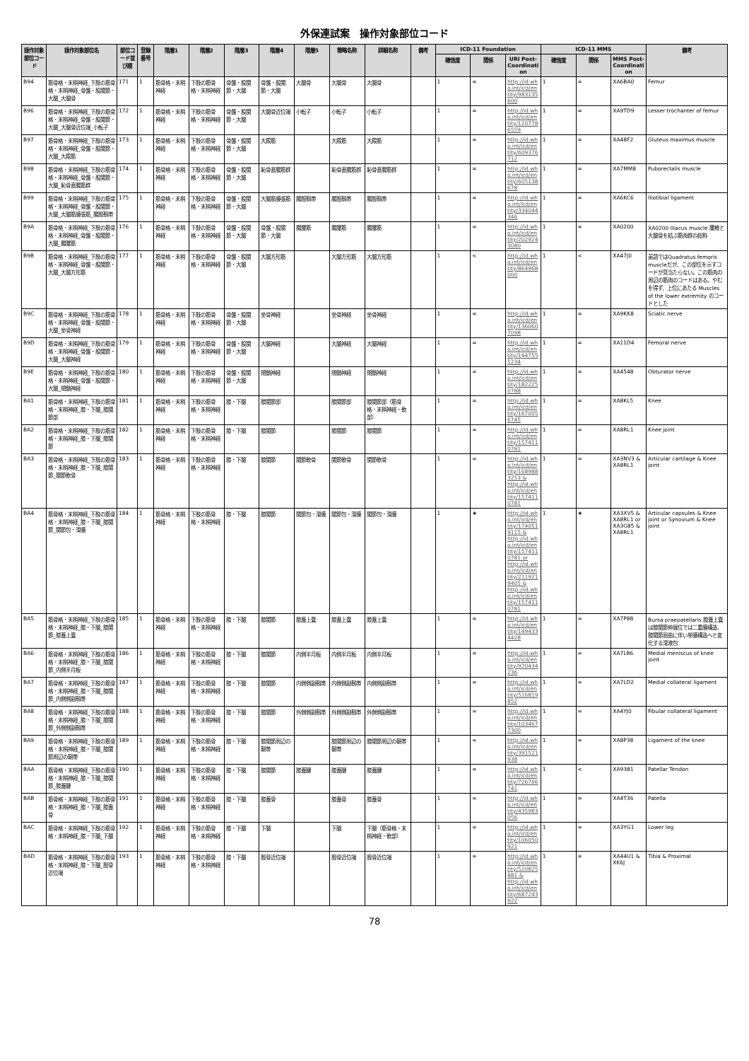外保連試案　操作対象部位コード
| 操作対象部位コード | 操作対象部位名 | 部位コード並び順 | 登録番号 | 階層1 | 階層2 | 階層3 | 階層4 | 階層5 | 簡略名称 | 詳細名称 | 備考 | ICD-11 Foundation | | | ICD-11 MMS | | | 備考 |
| --- | --- | --- | --- | --- | --- | --- | --- | --- | --- | --- | --- | --- | --- | --- | --- | --- | --- | --- |
| | | | | | | | | | | | | 確信度 | 関係 | URI Post-Coordination | 確信度 | 関係 | MMS Post-Coordination | |
| B94 | 筋骨格・末梢神経_下肢の筋骨格・末梢神経_骨盤・股関節・大腿_大腿骨 | 171 | 1 | 筋骨格・末梢神経 | 下肢の筋骨格・末梢神経 | 骨盤・股関節・大腿 | 骨盤・股関節・大腿 | 大腿骨 | 大腿骨 | 大腿骨 | | 1 | = | http://id.who.int/icd/entity/983135600 | 1 | = | XA6BA0 | Femur |
| B96 | 筋骨格・末梢神経_下肢の筋骨格・末梢神経_骨盤・股関節・大腿_大腿骨近位端_小転子 | 172 | 1 | 筋骨格・末梢神経 | 下肢の筋骨格・末梢神経 | 骨盤・股関節・大腿 | 大腿骨近位端 | 小転子 | 小転子 | 小転子 | | 1 | = | http://id.who.int/icd/entity/1207786559 | 1 | = | XA9TD9 | Lesser trochanter of femur |
| B97 | 筋骨格・末梢神経_下肢の筋骨格・末梢神経_骨盤・股関節・大腿_大殿筋 | 173 | 1 | 筋骨格・末梢神経 | 下肢の筋骨格・末梢神経 | 骨盤・股関節・大腿 | 大殿筋 | | 大殿筋 | 大殿筋 | | 1 | = | http://id.who.int/icd/entity/609376712 | 1 | = | XA48F2 | Gluteus maximus muscle |
| B98 | 筋骨格・末梢神経_下肢の筋骨格・末梢神経_骨盤・股関節・大腿_恥骨直腸筋群 | 174 | 1 | 筋骨格・末梢神経 | 下肢の筋骨格・末梢神経 | 骨盤・股関節・大腿 | 恥骨直腸筋群 | | 恥骨直腸筋群 | 恥骨直腸筋群 | | 1 | = | http://id.who.int/icd/entity/605138678 | 1 | = | XA7MM8 | Puborectalis muscle |
| B99 | 筋骨格・末梢神経_下肢の筋骨格・末梢神経_骨盤・股関節・大腿_大腿筋膜張筋_腸脛靱帯 | 175 | 1 | 筋骨格・末梢神経 | 下肢の筋骨格・末梢神経 | 骨盤・股関節・大腿 | 大腿筋膜張筋 | 腸脛靱帯 | 腸脛靱帯 | 腸脛靱帯 | | 1 | = | http://id.who.int/icd/entity/334044346 | 1 | = | XA6KC6 | Iliotibial ligament |
| B9A | 筋骨格・末梢神経_下肢の筋骨格・末梢神経_骨盤・股関節・大腿_腸腰筋 | 176 | 1 | 筋骨格・末梢神経 | 下肢の筋骨格・末梢神経 | 骨盤・股関節・大腿 | 骨盤・股関節・大腿 | 腸腰筋 | 腸腰筋 | 腸腰筋 | | 1 | = | http://id.who.int/icd/entity/2029243080 | 1 | = | XA0200 | XA0200 Iliacus muscle 腰椎と大腿骨を結ぶ筋肉群の総称 |
| B9B | 筋骨格・末梢神経_下肢の筋骨格・末梢神経_骨盤・股関節・大腿_大腿方形筋 | 177 | 1 | 筋骨格・末梢神経 | 下肢の筋骨格・末梢神経 | 骨盤・股関節・大腿 | 大腿方形筋 | | 大腿方形筋 | 大腿方形筋 | | 1 | < | http://id.who.int/icd/entity/864968000 | 1 | < | XA47J0 | 英語ではQuadratus femoris muscleだが、この部位を示すコードが見当たらない。この筋肉の周辺の筋肉のコードはある。やむを得ず、上位にあたる Muscles of the lower extremity のコードとした |
| B9C | 筋骨格・末梢神経_下肢の筋骨格・末梢神経_骨盤・股関節・大腿_坐骨神経 | 178 | 1 | 筋骨格・末梢神経 | 下肢の筋骨格・末梢神経 | 骨盤・股関節・大腿 | 坐骨神経 | | 坐骨神経 | 坐骨神経 | | 1 | = | http://id.who.int/icd/entity/1360607098 | 1 | = | XA9KK8 | Sciatic nerve |
| B9D | 筋骨格・末梢神経_下肢の筋骨格・末梢神経_骨盤・股関節・大腿_大腿神経 | 179 | 1 | 筋骨格・末梢神経 | 下肢の筋骨格・末梢神経 | 骨盤・股関節・大腿 | 大腿神経 | | 大腿神経 | 大腿神経 | | 1 | = | http://id.who.int/icd/entity/1447555234 | 1 | = | XA11D4 | Femoral nerve |
| B9E | 筋骨格・末梢神経_下肢の筋骨格・末梢神経_骨盤・股関節・大腿_閉鎖神経 | 180 | 1 | 筋骨格・末梢神経 | 下肢の筋骨格・末梢神経 | 骨盤・股関節・大腿 | 閉鎖神経 | | 閉鎖神経 | 閉鎖神経 | | 1 | = | http://id.who.int/icd/entity/1822250788 | 1 | = | XA4548 | Obturator nerve |
| BA1 | 筋骨格・末梢神経_下肢の筋骨格・末梢神経_膝・下腿_膝関節部 | 181 | 1 | 筋骨格・末梢神経 | 下肢の筋骨格・末梢神経 | 膝・下腿 | 膝関節部 | | 膝関節部 | 膝関節部（筋骨格・末梢神経・軟部） | | 1 | = | http://id.who.int/icd/entity/1670056745 | 1 | = | XA8KL5 | Knee |
| BA2 | 筋骨格・末梢神経_下肢の筋骨格・末梢神経_膝・下腿_膝関節 | 182 | 1 | 筋骨格・末梢神経 | 下肢の筋骨格・末梢神経 | 膝・下腿 | 膝関節 | | 膝関節 | 膝関節 | | 1 | = | http://id.who.int/icd/entity/1574110781 | 1 | = | XA8RL1 | Knee joint |
| BA3 | 筋骨格・末梢神経_下肢の筋骨格・末梢神経_膝・下腿_膝関節_関節軟骨 | 183 | 1 | 筋骨格・末梢神経 | 下肢の筋骨格・末梢神経 | 膝・下腿 | 膝関節 | 関節軟骨 | 関節軟骨 | 関節軟骨 | | 1 | = | http://id.who.int/icd/entity/1689883253 & http://id.who.int/icd/entity/1574110781 | 1 | = | XA3NV3 & XA8RL1 | Articular cartilage & Knee joint |
| BA4 | 筋骨格・末梢神経_下肢の筋骨格・末梢神経_膝・下腿_膝関節_関節包・滑膜 | 184 | 1 | 筋骨格・末梢神経 | 下肢の筋骨格・末梢神経 | 膝・下腿 | 膝関節 | 関節包・滑膜 | 関節包・滑膜 | 関節包・滑膜 | | 1 | ★ | http://id.who.int/icd/entity/1740519115 & http://id.who.int/icd/entity/1574110781 or http://id.who.int/icd/entity/2119219405 & http://id.who.int/icd/entity/1574110781 | 1 | ★ | XA3XV5 & XA8RL1 or XA3G85 & XA8RL1 | Articular capsules & Knee joint or Synovium & Knee joint |
| BA5 | 筋骨格・末梢神経_下肢の筋骨格・末梢神経_膝・下腿_膝関節_膝蓋上嚢 | 185 | 1 | 筋骨格・末梢神経 | 下肢の筋骨格・末梢神経 | 膝・下腿 | 膝関節 | 膝蓋上嚢 | 膝蓋上嚢 | 膝蓋上嚢 | | 1 | = | http://id.who.int/icd/entity/1494334428 | 1 | = | XA7P88 | Bursa praepatellaris 膝蓋上嚢は膝関節伸展位では二重膜構造、膝関節屈曲に伴い単膜構造へと変化する滑液包 |
| BA6 | 筋骨格・末梢神経_下肢の筋骨格・末梢神経_膝・下腿_膝関節_内側半月板 | 186 | 1 | 筋骨格・末梢神経 | 下肢の筋骨格・末梢神経 | 膝・下腿 | 膝関節 | 内側半月板 | 内側半月板 | 内側半月板 | | 1 | = | http://id.who.int/icd/entity/970434236 | 1 | = | XA7LB6 | Medial meniscus of knee joint |
| BA7 | 筋骨格・末梢神経_下肢の筋骨格・末梢神経_膝・下腿_膝関節_内側側副靱帯 | 187 | 1 | 筋骨格・末梢神経 | 下肢の筋骨格・末梢神経 | 膝・下腿 | 膝関節 | 内側側副靱帯 | 内側側副靱帯 | 内側側副靱帯 | | 1 | = | http://id.who.int/icd/entity/516819852 | 1 | = | XA7LD2 | Medial collateral ligament |
| BA8 | 筋骨格・末梢神経_下肢の筋骨格・末梢神経_膝・下腿_膝関節_外側側副靱帯 | 188 | 1 | 筋骨格・末梢神経 | 下肢の筋骨格・末梢神経 | 膝・下腿 | 膝関節 | 外側側副靱帯 | 外側側副靱帯 | 外側側副靱帯 | | 1 | = | http://id.who.int/icd/entity/1034677300 | 1 | = | XA4YJ0 | Fibular collateral ligament |
| BA9 | 筋骨格・末梢神経_下肢の筋骨格・末梢神経_膝・下腿_膝関節周辺の靭帯 | 189 | 1 | 筋骨格・末梢神経 | 下肢の筋骨格・末梢神経 | 膝・下腿 | 膝関節周辺の靭帯 | | 膝関節周辺の靭帯 | 膝関節周辺の靭帯 | | 1 | = | http://id.who.int/icd/entity/391521938 | 1 | = | XA8P38 | Ligament of the knee |
| BAA | 筋骨格・末梢神経_下肢の筋骨格・末梢神経_膝・下腿_膝関節_膝蓋腱 | 190 | 1 | 筋骨格・末梢神経 | 下肢の筋骨格・末梢神経 | 膝・下腿 | 膝関節 | 膝蓋腱 | 膝蓋腱 | 膝蓋腱 | | 1 | = | http://id.who.int/icd/entity/726766741 | 1 | < | XA9381 | Patellar Tendon |
| BAB | 筋骨格・末梢神経_下肢の筋骨格・末梢神経_膝・下腿_膝蓋骨 | 191 | 1 | 筋骨格・末梢神経 | 下肢の筋骨格・末梢神経 | 膝・下腿 | 膝蓋骨 | | 膝蓋骨 | 膝蓋骨 | | 1 | = | http://id.who.int/icd/entity/435983056 | 1 | = | XA4T36 | Patella |
| BAC | 筋骨格・末梢神経_下肢の筋骨格・末梢神経_膝・下腿_下腿 | 192 | 1 | 筋骨格・末梢神経 | 下肢の筋骨格・末梢神経 | 膝・下腿 | 下腿 | | 下腿 | 下腿（筋骨格・末梢神経・軟部） | | 1 | = | http://id.who.int/icd/entity/106050921 | 1 | = | XA3YG1 | Lower leg |
| BAD | 筋骨格・末梢神経_下肢の筋骨格・末梢神経_膝・下腿_脛骨近位端 | 193 | 1 | 筋骨格・末梢神経 | 下肢の筋骨格・末梢神経 | 膝・下腿 | 脛骨近位端 | | 脛骨近位端 | 脛骨近位端 | | 1 | = | http://id.who.int/icd/entity/520825881 & http://id.who.int/icd/entity/687243922 | 1 | = | XA44U1 & XK6J | Tibia & Proximal |
78